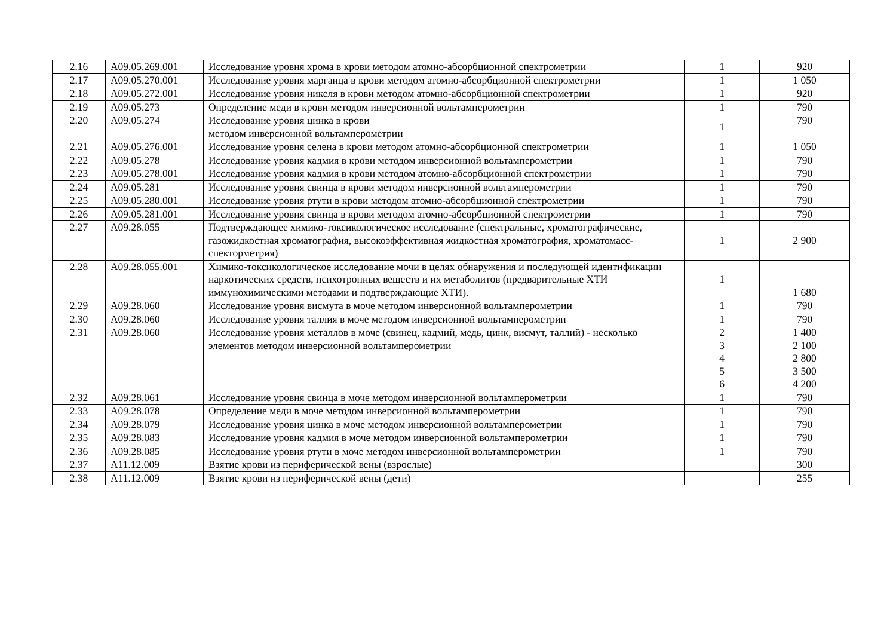| 2.16 | A09.05.269.001 | Исследование уровня хрома в крови методом атомно-абсорбционной спектрометрии | 1 | 920 |
| 2.17 | A09.05.270.001 | Исследование уровня марганца в крови методом атомно-абсорбционной спектрометрии | 1 | 1 050 |
| 2.18 | A09.05.272.001 | Исследование уровня никеля в крови методом атомно-абсорбционной спектрометрии | 1 | 920 |
| 2.19 | A09.05.273 | Определение меди в крови методом инверсионной вольтамперометрии | 1 | 790 |
| 2.20 | A09.05.274 | Исследование уровня цинка в крови методом инверсионной вольтамперометрии | 1 | 790 |
| 2.21 | A09.05.276.001 | Исследование уровня селена в крови методом атомно-абсорбционной спектрометрии | 1 | 1 050 |
| 2.22 | A09.05.278 | Исследование уровня кадмия в крови методом инверсионной вольтамперометрии | 1 | 790 |
| 2.23 | A09.05.278.001 | Исследование уровня кадмия в крови методом атомно-абсорбционной спектрометрии | 1 | 790 |
| 2.24 | A09.05.281 | Исследование уровня свинца в крови методом инверсионной вольтамперометрии | 1 | 790 |
| 2.25 | A09.05.280.001 | Исследование уровня ртути в крови методом атомно-абсорбционной спектрометрии | 1 | 790 |
| 2.26 | A09.05.281.001 | Исследование уровня свинца в крови методом атомно-абсорбционной спектрометрии | 1 | 790 |
| 2.27 | A09.28.055 | Подтверждающее химико-токсикологическое исследование (спектральные, хроматографические, газожидкостная хроматография, высокоэффективная жидкостная хроматография, хроматомасс-спекторметрия) | 1 | 2 900 |
| 2.28 | A09.28.055.001 | Химико-токсикологическое исследование мочи в целях обнаружения и последующей идентификации наркотических средств, психотропных веществ и их метаболитов (предварительные ХТИ иммунохимическими методами и подтверждающие ХТИ). | 1 | 1 680 |
| 2.29 | A09.28.060 | Исследование уровня висмута в моче методом инверсионной вольтамперометрии | 1 | 790 |
| 2.30 | A09.28.060 | Исследование уровня таллия в моче методом инверсионной вольтамперометрии | 1 | 790 |
| 2.31 | A09.28.060 | Исследование уровня металлов в моче (свинец, кадмий, медь, цинк, висмут, таллий) - несколько элементов методом инверсионной вольтамперометрии | 2 3 4 5 6 | 1 400 2 100 2 800 3 500 4 200 |
| 2.32 | A09.28.061 | Исследование уровня свинца в моче методом инверсионной вольтамперометрии | 1 | 790 |
| 2.33 | A09.28.078 | Определение меди в моче методом инверсионной вольтамперометрии | 1 | 790 |
| 2.34 | A09.28.079 | Исследование уровня цинка в моче методом инверсионной вольтамперометрии | 1 | 790 |
| 2.35 | A09.28.083 | Исследование уровня кадмия в моче методом инверсионной вольтамперометрии | 1 | 790 |
| 2.36 | A09.28.085 | Исследование уровня ртути в моче методом инверсионной вольтамперометрии | 1 | 790 |
| 2.37 | A11.12.009 | Взятие крови из периферической вены (взрослые) | | 300 |
| 2.38 | A11.12.009 | Взятие крови из периферической вены (дети) | | 255 |